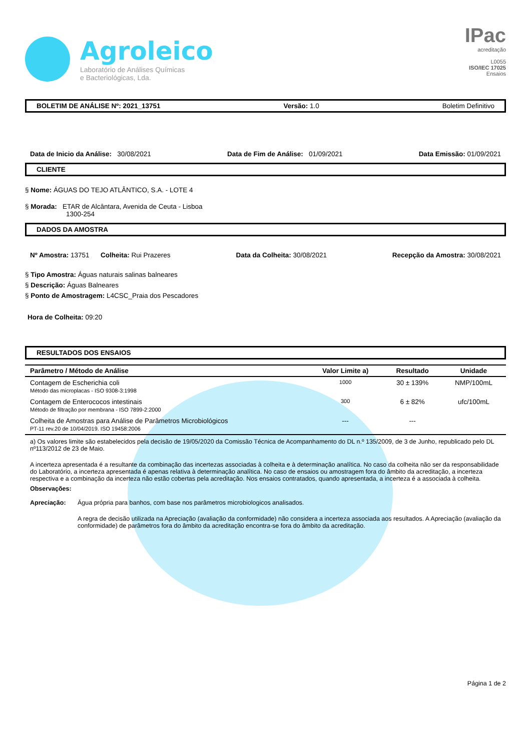Agroleico
Laboratório de Análises Químicas
e Bacteriológicas, Lda.
IPac
acreditação
L0055
ISO/IEC 17025
Ensaios
BOLETIM DE ANÁLISE Nº: 2021_13751 Versão: 1.0 Boletim Definitivo
Data de Inicio da Análise: 30/08/2021 Data de Fim de Análise: 01/09/2021 Data Emissão: 01/09/2021
CLIENTE
§ Nome: ÁGUAS DO TEJO ATLÂNTICO, S.A. - LOTE 4
§ Morada: ETAR de Alcântara, Avenida de Ceuta - Lisboa
1300-254
DADOS DA AMOSTRA
Nº Amostra: 13751 Colheita: Rui Prazeres Data da Colheita: 30/08/2021 Recepção da Amostra: 30/08/2021
§ Tipo Amostra: Águas naturais salinas balneares
§ Descrição: Águas Balneares
§ Ponto de Amostragem: L4CSC_Praia dos Pescadores
Hora de Colheita: 09:20
RESULTADOS DOS ENSAIOS
| Parâmetro / Método de Análise | Valor Limite a) | Resultado | Unidade |
| --- | --- | --- | --- |
| Contagem de Escherichia coli Método das microplacas - ISO 9308-3:1998 | 1000 | 30 ± 139% | NMP/100mL |
| Contagem de Enterococos intestinais Método de filtração por membrana - ISO 7899-2:2000 | 300 | 6 ± 82% | ufc/100mL |
| Colheita de Amostras para Análise de Parâmetros Microbiológicos PT-11 rev.20 de 10/04/2019. ISO 19458:2006 | --- | --- | |
a) Os valores limite são estabelecidos pela decisão de 19/05/2020 da Comissão Técnica de Acompanhamento do DL n.º 135/2009, de 3 de Junho, republicado pelo DL nº113/2012 de 23 de Maio.
A incerteza apresentada é a resultante da combinação das incertezas associadas à colheita e à determinação analítica. No caso da colheita não ser da responsabilidade do Laboratório, a incerteza apresentada é apenas relativa à determinação analítica. No caso de ensaios ou amostragem fora do âmbito da acreditação, a incerteza respectiva e a combinação da incerteza não estão cobertas pela acreditação. Nos ensaios contratados, quando apresentada, a incerteza é a associada à colheita.
Observações:
Apreciação: Água própria para banhos, com base nos parâmetros microbiologicos analisados.
A regra de decisão utilizada na Apreciação (avaliação da conformidade) não considera a incerteza associada aos resultados. A Apreciação (avaliação da conformidade) de parâmetros fora do âmbito da acreditação encontra-se fora do âmbito da acreditação.
Página 1 de 2